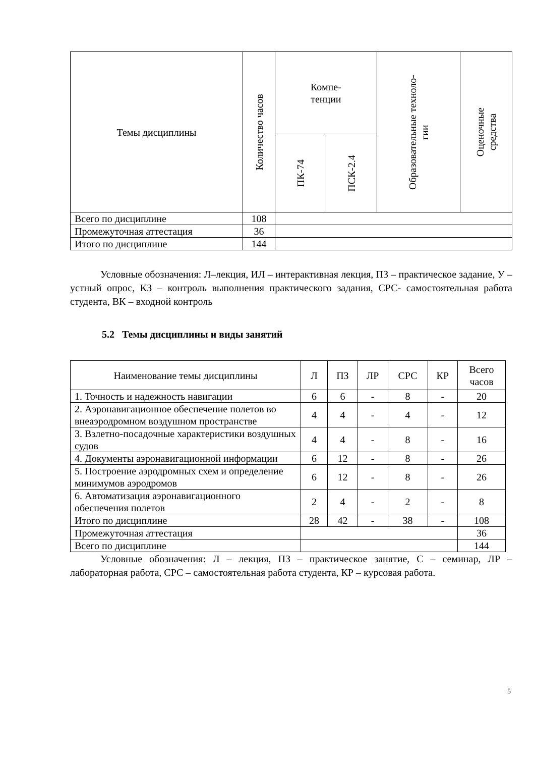| Темы дисциплины | Количество часов | Компе- тенции | | Образовательные техноло- гии | Оценочные средства |
| --- | --- | --- | --- | --- | --- |
| | | ПК-74 | ПСК-2.4 | | |
| Всего по дисциплине | 108 | | | | |
| Промежуточная аттестация | 36 | | | | |
| Итого по дисциплине | 144 | | | | |
Условные обозначения: Л–лекция, ИЛ – интерактивная лекция, ПЗ – практическое задание, У – устный опрос, КЗ – контроль выполнения практического задания, СРС- самостоятельная работа студента, ВК – входной контроль
5.2 Темы дисциплины и виды занятий
| Наименование темы дисциплины | Л | ПЗ | ЛР | СРС | КР | Всего часов |
| --- | --- | --- | --- | --- | --- | --- |
| 1. Точность и надежность навигации | 6 | 6 | - | 8 | - | 20 |
| 2. Аэронавигационное обеспечение полетов во внеаэродромном воздушном пространстве | 4 | 4 | - | 4 | - | 12 |
| 3. Взлетно-посадочные характеристики воздушных судов | 4 | 4 | - | 8 | - | 16 |
| 4. Документы аэронавигационной информации | 6 | 12 | - | 8 | - | 26 |
| 5. Построение аэродромных схем и определение минимумов аэродромов | 6 | 12 | - | 8 | - | 26 |
| 6. Автоматизация аэронавигационного обеспечения полетов | 2 | 4 | - | 2 | - | 8 |
| Итого по дисциплине | 28 | 42 | - | 38 | - | 108 |
| Промежуточная аттестация | | | | | | 36 |
| Всего по дисциплине | | | | | | 144 |
Условные обозначения: Л – лекция, ПЗ – практическое занятие, С – семинар, ЛР – лабораторная работа, СРС – самостоятельная работа студента, КР – курсовая работа.
5